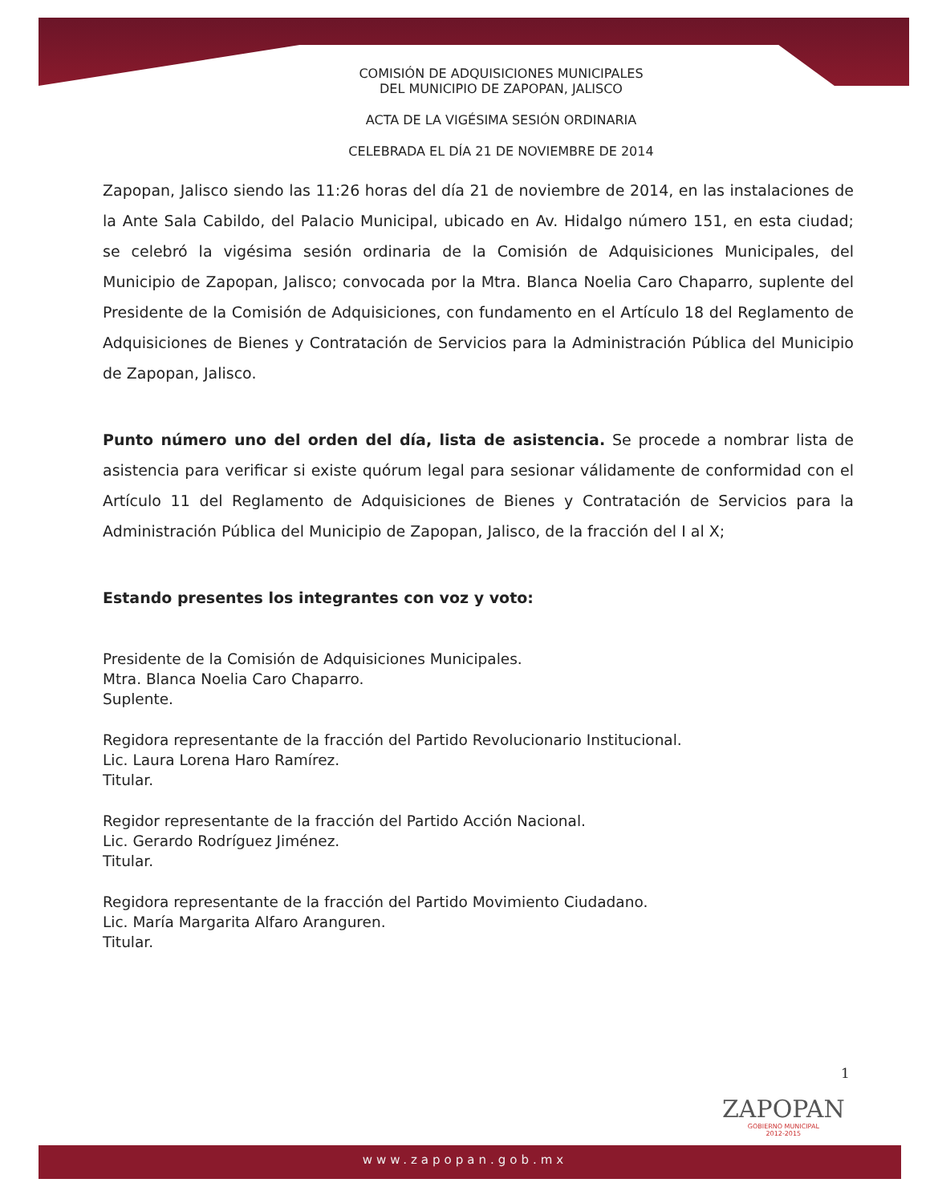COMISIÓN DE ADQUISICIONES MUNICIPALES
DEL MUNICIPIO DE ZAPOPAN, JALISCO
ACTA DE LA VIGÉSIMA SESIÓN ORDINARIA
CELEBRADA EL DÍA 21 DE NOVIEMBRE DE 2014
Zapopan, Jalisco siendo las 11:26 horas del día 21 de noviembre de 2014, en las instalaciones de la Ante Sala Cabildo, del Palacio Municipal, ubicado en Av. Hidalgo número 151, en esta ciudad; se celebró la vigésima sesión ordinaria de la Comisión de Adquisiciones Municipales, del Municipio de Zapopan, Jalisco; convocada por la Mtra. Blanca Noelia Caro Chaparro, suplente del Presidente de la Comisión de Adquisiciones, con fundamento en el Artículo 18 del Reglamento de Adquisiciones de Bienes y Contratación de Servicios para la Administración Pública del Municipio de Zapopan, Jalisco.
Punto número uno del orden del día, lista de asistencia. Se procede a nombrar lista de asistencia para verificar si existe quórum legal para sesionar válidamente de conformidad con el Artículo 11 del Reglamento de Adquisiciones de Bienes y Contratación de Servicios para la Administración Pública del Municipio de Zapopan, Jalisco, de la fracción del I al X;
Estando presentes los integrantes con voz y voto:
Presidente de la Comisión de Adquisiciones Municipales.
Mtra. Blanca Noelia Caro Chaparro.
Suplente.
Regidora representante de la fracción del Partido Revolucionario Institucional.
Lic. Laura Lorena Haro Ramírez.
Titular.
Regidor representante de la fracción del Partido Acción Nacional.
Lic. Gerardo Rodríguez Jiménez.
Titular.
Regidora representante de la fracción del Partido Movimiento Ciudadano.
Lic. María Margarita Alfaro Aranguren.
Titular.
1
ZAPOPAN
GOBIERNO MUNICIPAL
2012-2015
www.zapopan.gob.mx